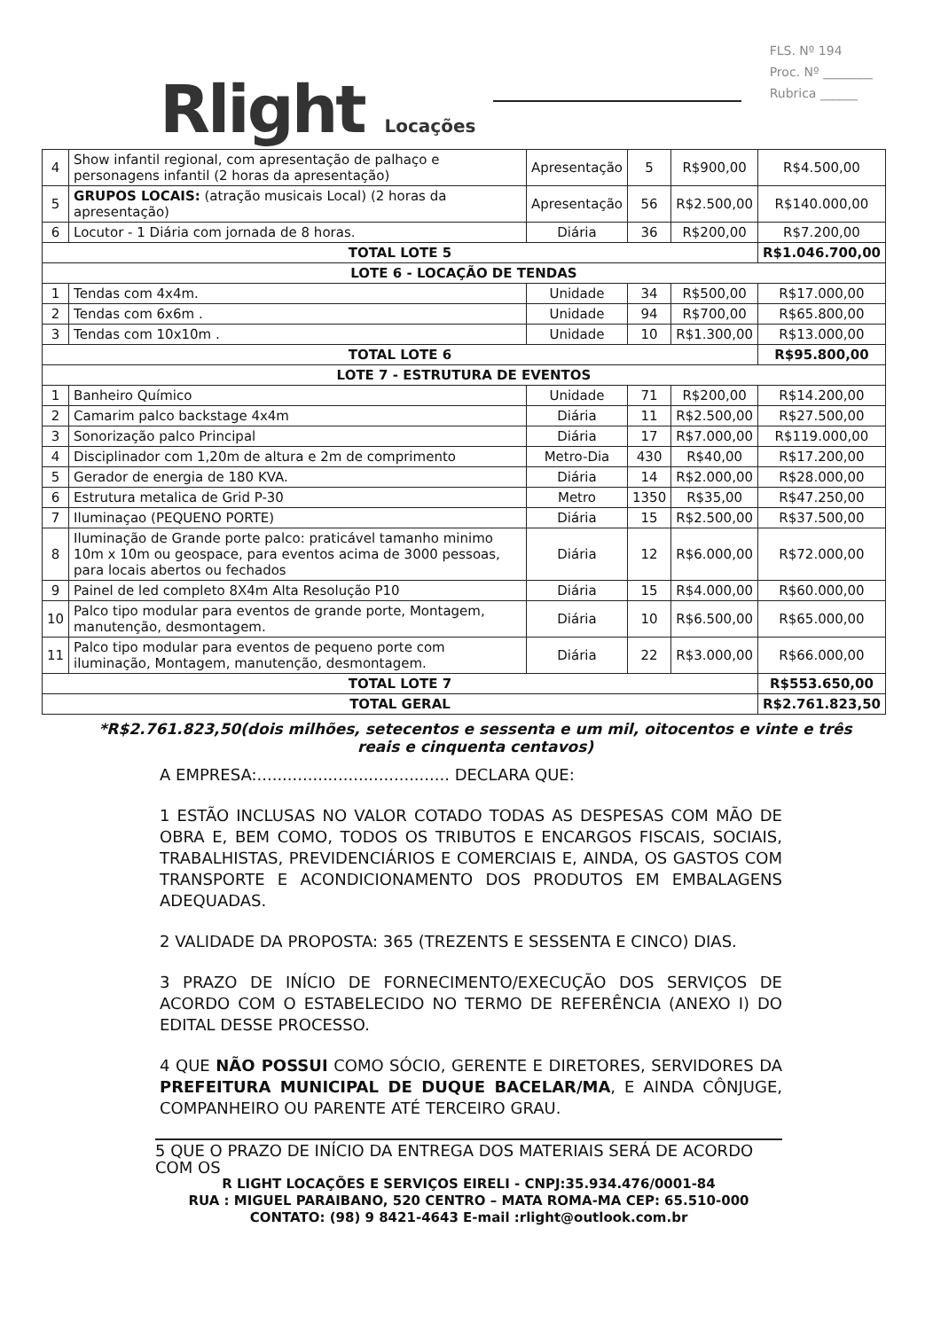Rlight Locações
FLS. Nº 194
Proc. Nº ________
Rubrica ______
| 4 | Show infantil regional, com apresentação de palhaço e personagens infantil (2 horas da apresentação) | Apresentação | 5 | R$900,00 | R$4.500,00 |
| 5 | GRUPOS LOCAIS: (atração musicais Local) (2 horas da apresentação) | Apresentação | 56 | R$2.500,00 | R$140.000,00 |
| 6 | Locutor - 1 Diária com jornada de 8 horas. | Diária | 36 | R$200,00 | R$7.200,00 |
| TOTAL LOTE 5 | | | | | R$1.046.700,00 |
| LOTE 6 - LOCAÇÃO DE TENDAS | | | | | |
| 1 | Tendas com 4x4m. | Unidade | 34 | R$500,00 | R$17.000,00 |
| 2 | Tendas com 6x6m . | Unidade | 94 | R$700,00 | R$65.800,00 |
| 3 | Tendas com 10x10m . | Unidade | 10 | R$1.300,00 | R$13.000,00 |
| TOTAL LOTE 6 | | | | | R$95.800,00 |
| LOTE 7 - ESTRUTURA DE EVENTOS | | | | | |
| 1 | Banheiro Químico | Unidade | 71 | R$200,00 | R$14.200,00 |
| 2 | Camarim palco backstage 4x4m | Diária | 11 | R$2.500,00 | R$27.500,00 |
| 3 | Sonorização palco Principal | Diária | 17 | R$7.000,00 | R$119.000,00 |
| 4 | Disciplinador com 1,20m de altura e 2m de comprimento | Metro-Dia | 430 | R$40,00 | R$17.200,00 |
| 5 | Gerador de energia de 180 KVA. | Diária | 14 | R$2.000,00 | R$28.000,00 |
| 6 | Estrutura metalica de Grid P-30 | Metro | 1350 | R$35,00 | R$47.250,00 |
| 7 | Iluminaçao (PEQUENO PORTE) | Diária | 15 | R$2.500,00 | R$37.500,00 |
| 8 | Iluminação de Grande porte palco: praticável tamanho minimo 10m x 10m ou geospace, para eventos acima de 3000 pessoas, para locais abertos ou fechados | Diária | 12 | R$6.000,00 | R$72.000,00 |
| 9 | Painel de led completo 8X4m Alta Resolução P10 | Diária | 15 | R$4.000,00 | R$60.000,00 |
| 10 | Palco tipo modular para eventos de grande porte, Montagem, manutenção, desmontagem. | Diária | 10 | R$6.500,00 | R$65.000,00 |
| 11 | Palco tipo modular para eventos de pequeno porte com iluminação, Montagem, manutenção, desmontagem. | Diária | 22 | R$3.000,00 | R$66.000,00 |
| TOTAL LOTE 7 | | | | | R$553.650,00 |
| TOTAL GERAL | | | | | R$2.761.823,50 |
*R$2.761.823,50(dois milhões, setecentos e sessenta e um mil, oitocentos e vinte e três reais e cinquenta centavos)
A EMPRESA:...................................... DECLARA QUE:
1 ESTÃO INCLUSAS NO VALOR COTADO TODAS AS DESPESAS COM MÃO DE OBRA E, BEM COMO, TODOS OS TRIBUTOS E ENCARGOS FISCAIS, SOCIAIS, TRABALHISTAS, PREVIDENCIÁRIOS E COMERCIAIS E, AINDA, OS GASTOS COM TRANSPORTE E ACONDICIONAMENTO DOS PRODUTOS EM EMBALAGENS ADEQUADAS.
2 VALIDADE DA PROPOSTA: 365 (TREZENTS E SESSENTA E CINCO) DIAS.
3 PRAZO DE INÍCIO DE FORNECIMENTO/EXECUÇÃO DOS SERVIÇOS DE ACORDO COM O ESTABELECIDO NO TERMO DE REFERÊNCIA (ANEXO I) DO EDITAL DESSE PROCESSO.
4 QUE NÃO POSSUI COMO SÓCIO, GERENTE E DIRETORES, SERVIDORES DA PREFEITURA MUNICIPAL DE DUQUE BACELAR/MA, E AINDA CÔNJUGE, COMPANHEIRO OU PARENTE ATÉ TERCEIRO GRAU.
5 QUE O PRAZO DE INÍCIO DA ENTREGA DOS MATERIAIS SERÁ DE ACORDO COM OS
R LIGHT LOCAÇÕES E SERVIÇOS EIRELI - CNPJ:35.934.476/0001-84
RUA : MIGUEL PARAIBANO, 520 CENTRO – MATA ROMA-MA CEP: 65.510-000
CONTATO: (98) 9 8421-4643 E-mail :rlight@outlook.com.br